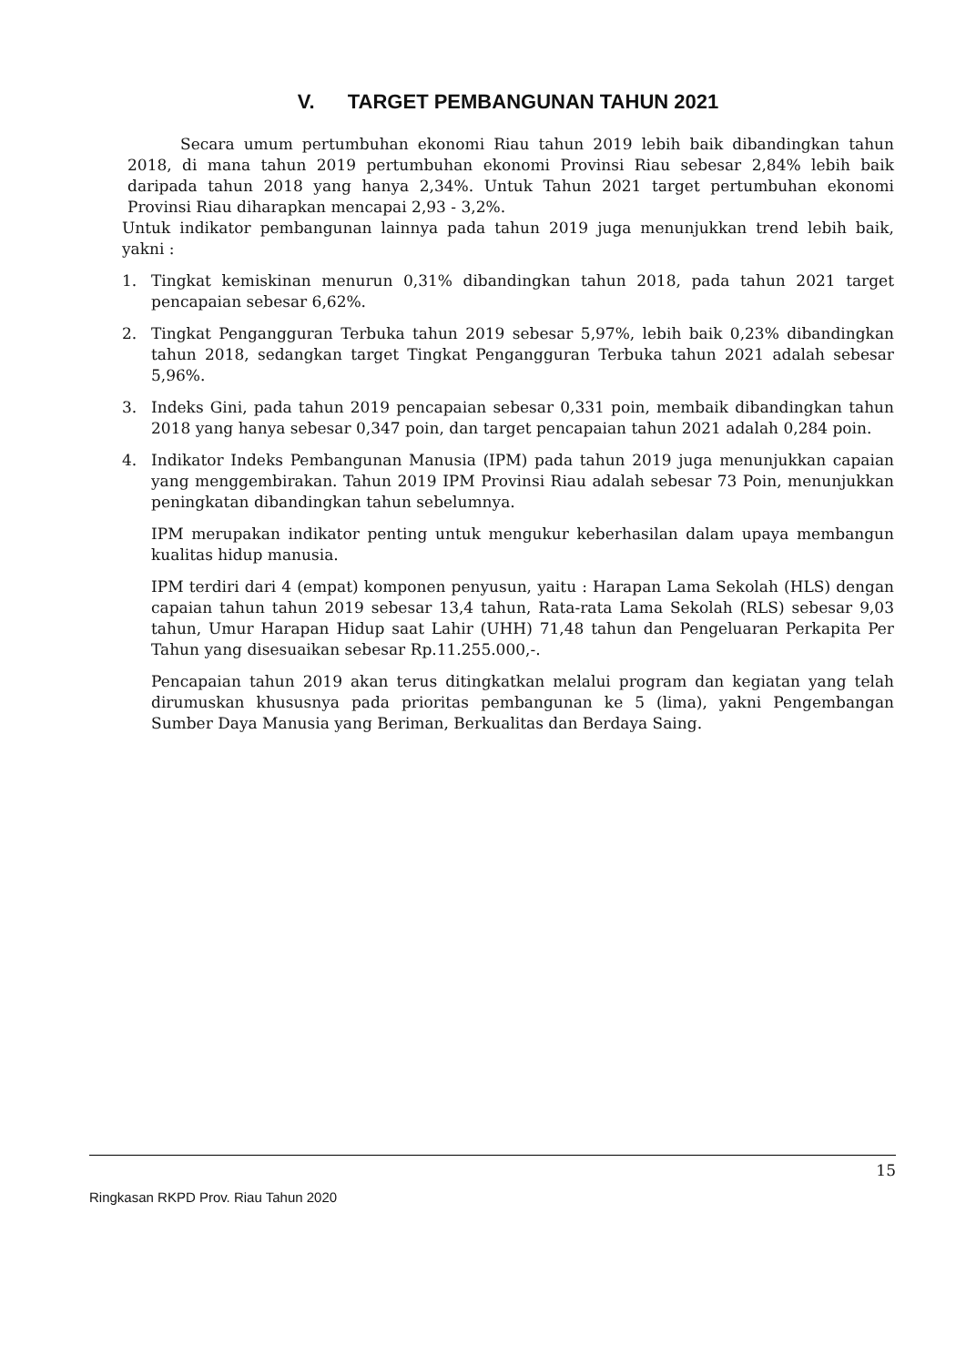V. TARGET PEMBANGUNAN TAHUN 2021
Secara umum pertumbuhan ekonomi Riau tahun 2019 lebih baik dibandingkan tahun 2018, di mana tahun 2019 pertumbuhan ekonomi Provinsi Riau sebesar 2,84% lebih baik daripada tahun 2018 yang hanya 2,34%. Untuk Tahun 2021 target pertumbuhan ekonomi Provinsi Riau diharapkan mencapai 2,93 - 3,2%.
Untuk indikator pembangunan lainnya pada tahun 2019 juga menunjukkan trend lebih baik, yakni :
1. Tingkat kemiskinan menurun 0,31% dibandingkan tahun 2018, pada tahun 2021 target pencapaian sebesar 6,62%.
2. Tingkat Pengangguran Terbuka tahun 2019 sebesar 5,97%, lebih baik 0,23% dibandingkan tahun 2018, sedangkan target Tingkat Pengangguran Terbuka tahun 2021 adalah sebesar 5,96%.
3. Indeks Gini, pada tahun 2019 pencapaian sebesar 0,331 poin, membaik dibandingkan tahun 2018 yang hanya sebesar 0,347 poin, dan target pencapaian tahun 2021 adalah 0,284 poin.
4. Indikator Indeks Pembangunan Manusia (IPM) pada tahun 2019 juga menunjukkan capaian yang menggembirakan. Tahun 2019 IPM Provinsi Riau adalah sebesar 73 Poin, menunjukkan peningkatan dibandingkan tahun sebelumnya.
IPM merupakan indikator penting untuk mengukur keberhasilan dalam upaya membangun kualitas hidup manusia.
IPM terdiri dari 4 (empat) komponen penyusun, yaitu : Harapan Lama Sekolah (HLS) dengan capaian tahun tahun 2019 sebesar 13,4 tahun, Rata-rata Lama Sekolah (RLS) sebesar 9,03 tahun, Umur Harapan Hidup saat Lahir (UHH) 71,48 tahun dan Pengeluaran Perkapita Per Tahun yang disesuaikan sebesar Rp.11.255.000,-.
Pencapaian tahun 2019 akan terus ditingkatkan melalui program dan kegiatan yang telah dirumuskan khususnya pada prioritas pembangunan ke 5 (lima), yakni Pengembangan Sumber Daya Manusia yang Beriman, Berkualitas dan Berdaya Saing.
15
Ringkasan RKPD Prov. Riau Tahun 2020